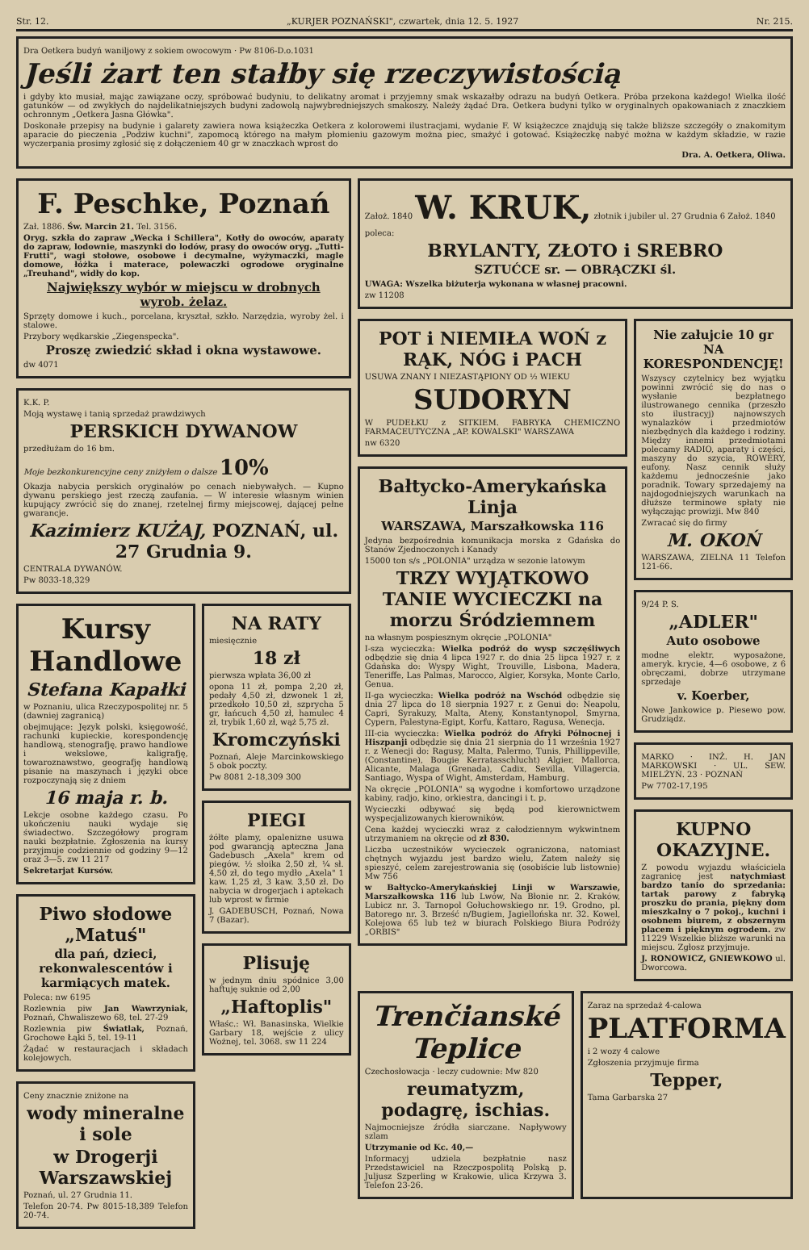Str. 12. „KURJER POZNAŃSKI", czwartek, dnia 12. 5. 1927 Nr. 215.
Dra Oetkera budyń waniljowy z sokiem owocowym · Pw 8106-D.o.1031
Jeśli żart ten stałby się rzeczywistością
i gdyby kto musiał, mając zawiązane oczy, spróbować budyniu, to delikatny aromat i przyjemny smak wskazałby odrazu na budyń Oetkera. Próba przekona każdego! Wielka ilość gatunków — od zwykłych do najdelikatniejszych budyni zadowolą najwybredniejszych smakoszy. Należy żądać Dra. Oetkera budyni tylko w oryginalnych opakowaniach z znaczkiem ochronnym „Oetkera Jasna Główka".
Doskonałe przepisy na budynie i galarety zawiera nowa książeczka Oetkera z kolorowemi ilustracjami, wydanie F. W książeczce znajdują się także bliższe szczegóły o znakomitym aparacie do pieczenia „Podziw kuchni", zapomocą którego na małym płomieniu gazowym można piec, smażyć i gotować. Książeczkę nabyć można w każdym składzie, w razie wyczerpania prosimy zgłosić się z dołączeniem 40 gr w znaczkach wprost do
Dra. A. Oetkera, Oliwa.
F. Peschke, Poznań
Zał. 1886. Św. Marcin 21. Tel. 3156.
Oryg. szkła do zapraw „Wecka i Schillera", Kotły do owoców, aparaty do zapraw, lodownie, maszynki do lodów, prasy do owoców oryg. „Tutti-Frutti", wagi stołowe, osobowe i decymalne, wyżymaczki, magle domowe, łóżka i materace, polewaczki ogrodowe oryginalne „Treuhand", widły do kop.
Największy wybór w miejscu w drobnych wyrob. żelaz.
Sprzęty domowe i kuch., porcelana, kryształ, szkło. Narzędzia, wyroby żel. i stalowe.
Przybory wędkarskie „Ziegenspecka".
Proszę zwiedzić skład i okna wystawowe.
dw 4071
K.K. P.
Moją wystawę i tanią sprzedaż prawdziwych
PERSKICH DYWANOW
przedłużam do 16 bm.
Moje bezkonkurencyjne ceny zniżyłem o dalsze 10%
Okazja nabycia perskich oryginałów po cenach niebywałych. — Kupno dywanu perskiego jest rzeczą zaufania. — W interesie własnym winien kupujący zwrócić się do znanej, rzetelnej firmy miejscowej, dającej pełne gwarancje.
Kazimierz KUŻAJ, POZNAŃ, ul. 27 Grudnia 9.
CENTRALA DYWANÓW.
Pw 8033-18,329
Kursy Handlowe
Stefana Kapałki
w Poznaniu, ulica Rzeczypospolitej nr. 5 (dawniej zagranicą)
obejmujące: Język polski, księgowość, rachunki kupieckie, korespondencję handlową, stenografję, prawo handlowe i wekslowe, kaligrafję, towaroznawstwo, geografję handlową pisanie na maszynach i języki obce rozpoczynają się z dniem
16 maja r. b.
Lekcje osobne każdego czasu. Po ukończeniu nauki wydaje się świadectwo. Szczegółowy program nauki bezpłatnie. Zgłoszenia na kursy przyjmuje codziennie od godziny 9—12 oraz 3—5. zw 11 217
Sekretarjat Kursów.
Piwo słodowe „Matuś"
dla pań, dzieci, rekonwalescentów i karmiących matek.
Poleca: nw 6195
Rozlewnia piw Jan Wawrzyniak, Poznań, Chwaliszewo 68, tel. 27-29
Rozlewnia piw Światlak, Poznań, Grochowe Łąki 5, tel. 19-11
Żądać w restauracjach i składach kolejowych.
Ceny znacznie zniżone na
wody mineralne i sole
w Drogerji Warszawskiej
Poznań, ul. 27 Grudnia 11.
Telefon 20-74. Pw 8015-18,389 Telefon 20-74.
NA RATY
miesięcznie
18 zł
pierwsza wpłata 36,00 zł
opona 11 zł, pompa 2,20 zł, pedały 4,50 zł, dzwonek 1 zł, przedkoło 10,50 zł, szprycha 5 gr, łańcuch 4,50 zł, hamulec 4 zł, trybik 1,60 zł, wąż 5,75 zł.
Kromczyński
Poznań, Aleje Marcinkowskiego 5 obok poczty.
Pw 8081 2-18,309 300
PIEGI
żółte plamy, opalenizne usuwa pod gwarancją apteczna Jana Gadebusch „Axela" krem od piegów. ½ słoika 2,50 zł, ¼ sł. 4,50 zł, do tego mydło „Axela" 1 kaw. 1,25 zł, 3 kaw. 3,50 zł. Do nabycia w drogerjach i aptekach lub wprost w firmie
J. GADEBUSCH, Poznań, Nowa 7 (Bazar).
Plisuję
w jednym dniu spódnice 3,00 haftuję suknie od 2,00
„Haftoplis"
Właśc.: Wł. Banasinska, Wielkie Garbary 18, wejście z ulicy Wożnej, tel. 3068. sw 11 224
Założ. 1840 W. KRUK, złotnik i jubiler ul. 27 Grudnia 6 Założ. 1840
poleca:
BRYLANTY, ZŁOTO i SREBRO
SZTUĆCE sr. — OBRĄCZKI śl.
UWAGA: Wszelka biżuterja wykonana w własnej pracowni.
zw 11208
POT i NIEMIŁA WOŃ z RĄK, NÓG i PACH
USUWA ZNANY I NIEZASTĄPIONY OD ½ WIEKU
SUDORYN
W PUDEŁKU z SITKIEM. FABRYKA CHEMICZNO FARMACEUTYCZNA „AP. KOWALSKI" WARSZAWA
nw 6320
Bałtycko-Amerykańska Linja
WARSZAWA, Marszałkowska 116
Jedyna bezpośrednia komunikacja morska z Gdańska do Stanów Zjednoczonych i Kanady
15000 ton s/s „POLONIA" urządza w sezonie latowym
TRZY WYJĄTKOWO TANIE WYCIECZKI na morzu Śródziemnem
na własnym pospiesznym okręcie „POLONIA"
I-sza wycieczka: Wielka podróż do wysp szczęśliwych odbędzie się dnia 4 lipca 1927 r. do dnia 25 lipca 1927 r. z Gdańska do: Wyspy Wight, Trouville, Lisbona, Madera, Teneriffe, Las Palmas, Marocco, Algier, Korsyka, Monte Carlo, Genua.
II-ga wycieczka: Wielka podróż na Wschód odbędzie się dnia 27 lipca do 18 sierpnia 1927 r. z Genui do: Neapolu, Capri, Syrakuzy, Malta, Ateny, Konstantynopol, Smyrna, Cypern, Palestyna-Egipt, Korfu, Kattaro, Ragusa, Wenecja.
III-cia wycieczka: Wielka podróż do Afryki Północnej i Hiszpanji odbędzie się dnia 21 sierpnia do 11 września 1927 r. z Wenecji do: Ragusy, Malta, Palermo, Tunis, Phillippeville, (Constantine), Bougie Kerratasschlucht) Algier, Mallorca, Alicante, Malaga (Grenada), Cadix, Sevilla, Villagercia, Santiago, Wyspa of Wight, Amsterdam, Hamburg.
Na okręcie „POLONIA" są wygodne i komfortowo urządzone kabiny, radjo, kino, orkiestra, dancingi i t. p.
Wycieczki odbywać się będą pod kierownictwem wyspecjalizowanych kierowników.
Cena każdej wycieczki wraz z całodziennym wykwintnem utrzymaniem na okręcie od zł 830.
Liczba uczestników wycieczek ograniczona, natomiast chętnych wyjazdu jest bardzo wielu, Zatem należy się spieszyć, celem zarejestrowania się (osobiście lub listownie) Mw 756
w Bałtycko-Amerykańskiej Linji w Warszawie, Marszałkowska 116 lub Lwów, Na Błonie nr. 2. Kraków, Lubicz nr. 3. Tarnopol Gołuchowskiego nr. 19. Grodno, pl. Batorego nr. 3. Brześć n/Bugiem, Jagiellońska nr. 32. Kowel, Kolejowa 65 lub też w biurach Polskiego Biura Podróży „ORBIS"
Nie załujcie 10 gr NA KORESPONDENCJĘ!
Wszyscy czytelnicy bez wyjątku powinni zwrócić się do nas o wysłanie bezpłatnego ilustrowanego cennika (przeszło sto ilustracyj) najnowszych wynalazków i przedmiotów niezbędnych dla każdego i rodziny. Między innemi przedmiotami polecamy RADIO, aparaty i części, maszyny do szycia, ROWERY, eufony. Nasz cennik służy każdemu jednocześnie jako poradnik. Towary sprzedajemy na najdogodniejszych warunkach na dłuższe terminowe spłaty nie wyłączając prowizji. Mw 840
Zwracać się do firmy
M. OKOŃ
WARSZAWA, ZIELNA 11 Telefon 121-66.
9/24 P. S.
„ADLER"
Auto osobowe
modne elektr. wyposażone, ameryk. krycie, 4—6 osobowe, z 6 obręczami, dobrze utrzymane sprzedaje
v. Koerber,
Nowe Jankowice p. Piesewo pow. Grudziądz.
MARKO · INŻ. H. JAN MARKOWSKI · UL. SEW. MIELŻYŃ. 23 · POZNAŃ
Pw 7702-17,195
KUPNO OKAZYJNE.
Z powodu wyjazdu właściciela zagranicę jest natychmiast bardzo tanio do sprzedania: tartak parowy z fabryką proszku do prania, piękny dom mieszkalny o 7 pokoj., kuchni i osobnem biurem, z obszernym placem i pięknym ogrodem. zw 11229 Wszelkie bliższe warunki na miejscu. Zgłosz przyjmuje.
J. RONOWICZ, GNIEWKOWO ul. Dworcowa.
Trenčianské Teplice
Czechosłowacja · leczy cudownie: Mw 820
reumatyzm, podagrę, ischias.
Najmocniejsze źródła siarczane. Napływowy szlam
Utrzymanie od Kc. 40,—
Informacyj udziela bezpłatnie nasz Przedstawiciel na Rzeczpospolitą Polską p. Juljusz Szperling w Krakowie, ulica Krzywa 3. Telefon 23-26.
Zaraz na sprzedaż 4-calowa
PLATFORMA
i 2 wozy 4 calowe
Zgłoszenia przyjmuje firma
Tepper,
Tama Garbarska 27